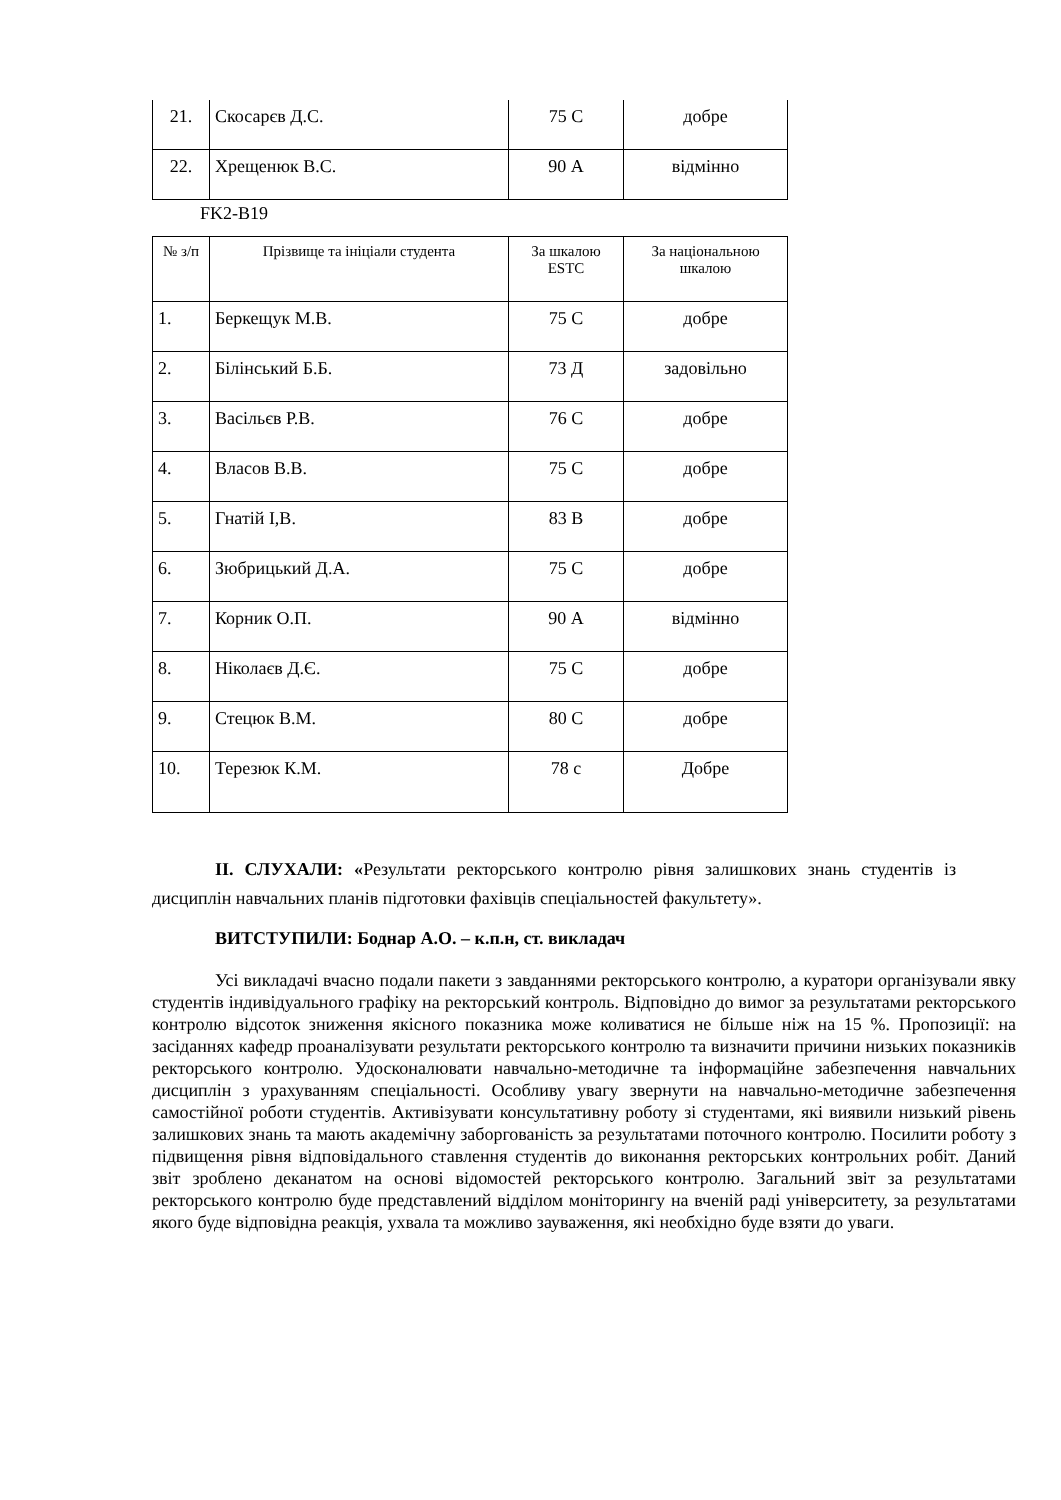| 21. | Скосарєв Д.С. | 75 С | добре |
| 22. | Хрещенюк В.С. | 90 А | відмінно |
FK2-B19
| № з/п | Прізвище та ініціали студента | За шкалою ESTC | За національною шкалою |
| --- | --- | --- | --- |
| 1. | Беркещук М.В. | 75 С | добре |
| 2. | Білінський Б.Б. | 73 Д | задовільно |
| 3. | Васільєв Р.В. | 76 С | добре |
| 4. | Власов В.В. | 75 С | добре |
| 5. | Гнатій І,В. | 83 В | добре |
| 6. | Зюбрицький Д.А. | 75 С | добре |
| 7. | Корник О.П. | 90 А | відмінно |
| 8. | Ніколаєв Д.Є. | 75 С | добре |
| 9. | Стецюк В.М. | 80 С | добре |
| 10. | Терезюк К.М. | 78 с | Добре |
ІІ. СЛУХАЛИ: «Результати ректорського контролю рівня залишкових знань студентів із дисциплін навчальних планів підготовки фахівців спеціальностей факультету».
ВИТСТУПИЛИ: Боднар А.О. – к.п.н, ст. викладач
Усі викладачі вчасно подали пакети з завданнями ректорського контролю, а куратори організували явку студентів індивідуального графіку на ректорський контроль. Відповідно до вимог за результатами ректорського контролю відсоток зниження якісного показника може коливатися не більше ніж на 15 %. Пропозиції: на засіданнях кафедр проаналізувати результати ректорського контролю та визначити причини низьких показників ректорського контролю. Удосконалювати навчально-методичне та інформаційне забезпечення навчальних дисциплін з урахуванням спеціальності. Особливу увагу звернути на навчально-методичне забезпечення самостійної роботи студентів. Активізувати консультативну роботу зі студентами, які виявили низький рівень залишкових знань та мають академічну заборгованість за результатами поточного контролю. Посилити роботу з підвищення рівня відповідального ставлення студентів до виконання ректорських контрольних робіт. Даний звіт зроблено деканатом на основі відомостей ректорського контролю. Загальний звіт за результатами ректорського контролю буде представлений відділом моніторингу на вченій раді університету, за результатами якого буде відповідна реакція, ухвала та можливо зауваження, які необхідно буде взяти до уваги.